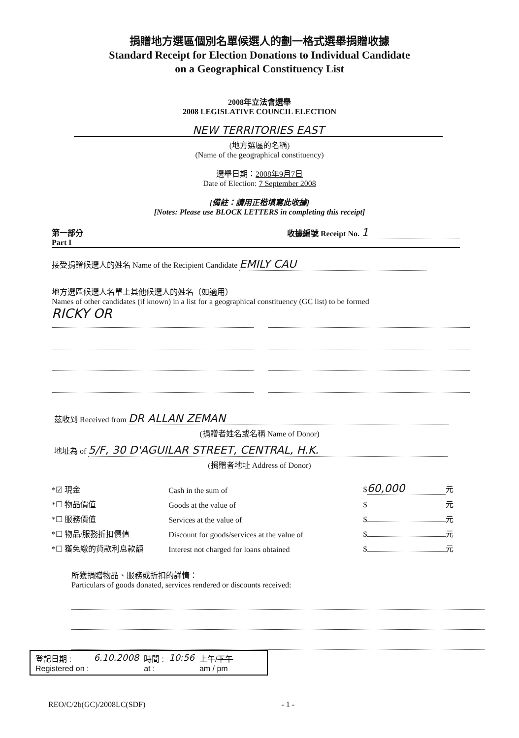捐贈地方選區個別名單候選人的劃一格式選舉捐贈收據
Standard Receipt for Election Donations to Individual Candidate
on a Geographical Constituency List
2008年立法會選舉
2008 LEGISLATIVE COUNCIL ELECTION
NEW TERRITORIES EAST
(地方選區的名稱)
(Name of the geographical constituency)
選舉日期：2008年9月7日
Date of Election: 7 September 2008
[備註：請用正楷填寫此收據]
[Notes: Please use BLOCK LETTERS in completing this receipt]
第一部分
Part I
收據編號 Receipt No. 1
接受捐贈候選人的姓名 Name of the Recipient Candidate EMILY CAU
地方選區候選人名單上其他候選人的姓名（如適用）
Names of other candidates (if known) in a list for a geographical constituency (GC list) to be formed
RICKY OR
茲收到 Received from DR ALLAN ZEMAN
(捐贈者姓名或名稱 Name of Donor)
地址為 of 5/F, 30 D'AGUILAR STREET, CENTRAL, H.K.
(捐贈者地址 Address of Donor)
*☑ 現金
Cash in the sum of
$ 60,000 元
*☐ 物品價值
Goods at the value of
$ 元
*☐ 服務價值
Services at the value of
$ 元
*☐ 物品/服務折扣價值
Discount for goods/services at the value of
$ 元
*☐ 獲免繳的貸款利息款額
Interest not charged for loans obtained
$ 元
所獲捐贈物品、服務或折扣的詳情：
Particulars of goods donated, services rendered or discounts received:
登記日期 :
Registered on :
6.10.2008 時間 :
at :
10:56 上午/下午
am / pm
REO/C/2b(GC)/2008LC(SDF) - 1 -